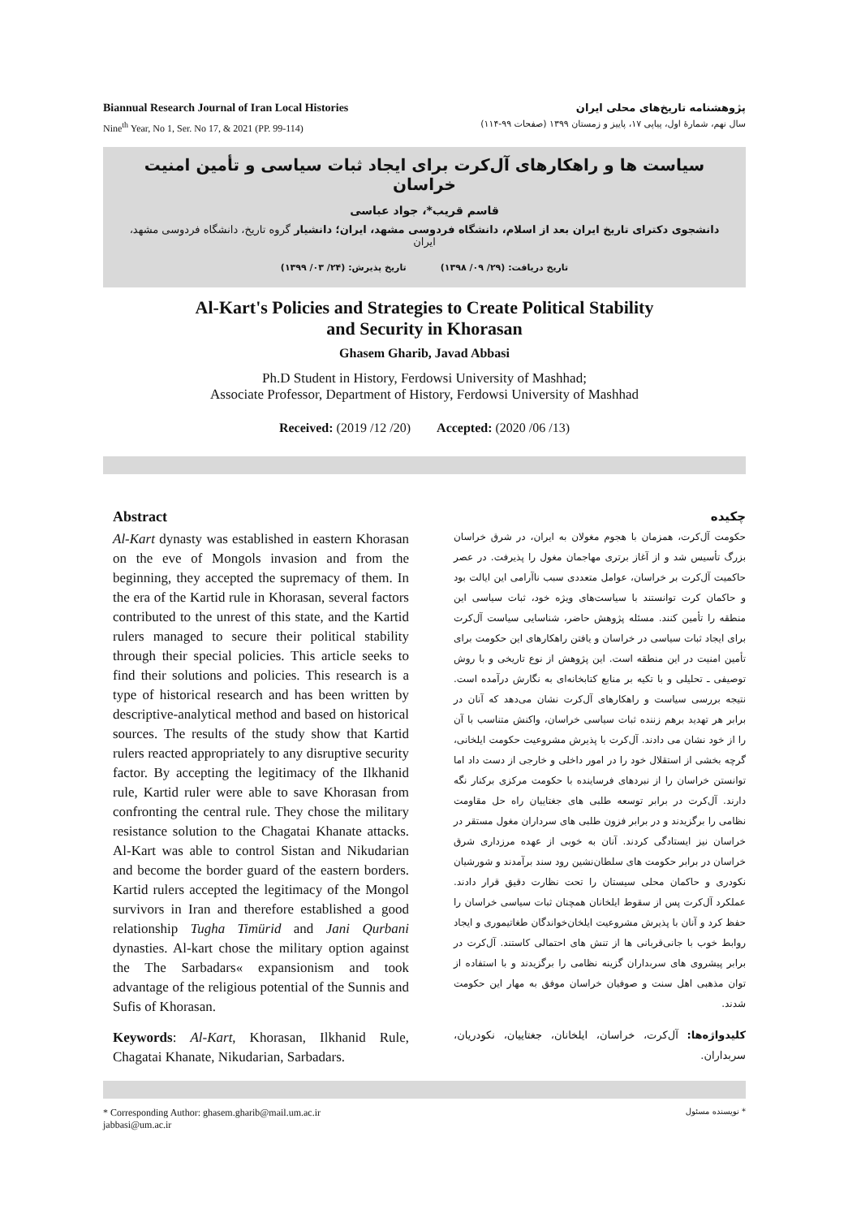Biannual Research Journal of Iran Local Histories
Nine<sup>th</sup> Year, No 1, Ser. No 17, & 2021 (PP. 99-114)
پژوهشنامه تاریخ‌های محلی ایران
سال نهم، شمارۀ اول، پیاپی ۱۷، پاییز و زمستان ۱۳۹۹ (صفحات ۹۹-۱۱۴)
سیاست ها و راهکارهای آل‌کرت برای ایجاد ثبات سیاسی و تأمین امنیت خراسان
قاسم قریب*، جواد عباسی
دانشجوی دکترای تاریخ ایران بعد از اسلام، دانشگاه فردوسی مشهد، ایران؛ دانشیار گروه تاریخ، دانشگاه فردوسی مشهد، ایران
تاریخ دریافت: (۲۹/ ۰۹/ ۱۳۹۸) تاریخ پذیرش: (۲۴/ ۰۳/ ۱۳۹۹)
Al-Kart's Policies and Strategies to Create Political Stability
and Security in Khorasan
Ghasem Gharib, Javad Abbasi
Ph.D Student in History, Ferdowsi University of Mashhad;
Associate Professor, Department of History, Ferdowsi University of Mashhad
Received: (2019 /12 /20) Accepted: (2020 /06 /13)
Abstract
Al-Kart dynasty was established in eastern Khorasan on the eve of Mongols invasion and from the beginning, they accepted the supremacy of them. In the era of the Kartid rule in Khorasan, several factors contributed to the unrest of this state, and the Kartid rulers managed to secure their political stability through their special policies. This article seeks to find their solutions and policies. This research is a type of historical research and has been written by descriptive-analytical method and based on historical sources. The results of the study show that Kartid rulers reacted appropriately to any disruptive security factor. By accepting the legitimacy of the Ilkhanid rule, Kartid ruler were able to save Khorasan from confronting the central rule. They chose the military resistance solution to the Chagatai Khanate attacks. Al-Kart was able to control Sistan and Nikudarian and become the border guard of the eastern borders. Kartid rulers accepted the legitimacy of the Mongol survivors in Iran and therefore established a good relationship Tugha Timürid and Jani Qurbani dynasties. Al-kart chose the military option against the The Sarbadars« expansionism and took advantage of the religious potential of the Sunnis and Sufis of Khorasan.
Keywords: Al-Kart, Khorasan, Ilkhanid Rule, Chagatai Khanate, Nikudarian, Sarbadars.
چکیده
حکومت آل‌کرت، همزمان با هجوم مغولان به ایران، در شرق خراسان بزرگ تأسیس شد و از آغاز برتری مهاجمان مغول را پذیرفت. در عصر حاکمیت آل‌کرت بر خراسان، عوامل متعددی سبب ناآرامی این ایالت بود و حاکمان کرت توانستند با سیاست‌های ویژه خود، ثبات سیاسی این منطقه را تأمین کنند. مسئله پژوهش حاضر، شناسایی سیاست آل‌کرت برای ایجاد ثبات سیاسی در خراسان و یافتن راهکارهای این حکومت برای تأمین امنیت در این منطقه است. این پژوهش از نوع تاریخی و با روش توصیفی ـ تحلیلی و با تکیه بر منابع کتابخانه‌ای به نگارش درآمده است. نتیجه بررسی سیاست و راهکارهای آل‌کرت نشان می‌دهد که آنان در برابر هر تهدید برهم زننده ثبات سیاسی خراسان، واکنش متناسب با آن را از خود نشان می دادند. آل‌کرت با پذیرش مشروعیت حکومت ایلخانی، گرچه بخشی از استقلال خود را در امور داخلی و خارجی از دست داد اما توانستن خراسان را از نبردهای فرساینده با حکومت مرکزی برکنار نگه دارند. آل‌کرت در برابر توسعه طلبی های جغتاییان راه حل مقاومت نظامی را برگزیدند و در برابر فزون طلبی های سرداران مغول مستقر در خراسان نیز ایستادگی کردند. آنان به خوبی از عهده مرزداری شرق خراسان در برابر حکومت های سلطان‌نشین رود سند برآمدند و شورشیان نکودری و حاکمان محلی سیستان را تحت نظارت دقیق قرار دادند. عملکرد آل‌کرت پس از سقوط ایلخانان همچنان ثبات سیاسی خراسان را حفظ کرد و آنان با پذیرش مشروعیت ایلخان‌خواندگان طغاتیموری و ایجاد روابط خوب با جانی‌قربانی ها از تنش های احتمالی کاستند. آل‌کرت در برابر پیشروی های سربداران گزینه نظامی را برگزیدند و با استفاده از توان مذهبی اهل سنت و صوفیان خراسان موفق به مهار این حکومت شدند.
کلیدواژه‌ها: آل‌کرت، خراسان، ایلخانان، جغتاییان، نکودریان، سربداران.
* Corresponding Author: ghasem.gharib@mail.um.ac.ir
jabbasi@um.ac.ir
* نویسنده مسئول